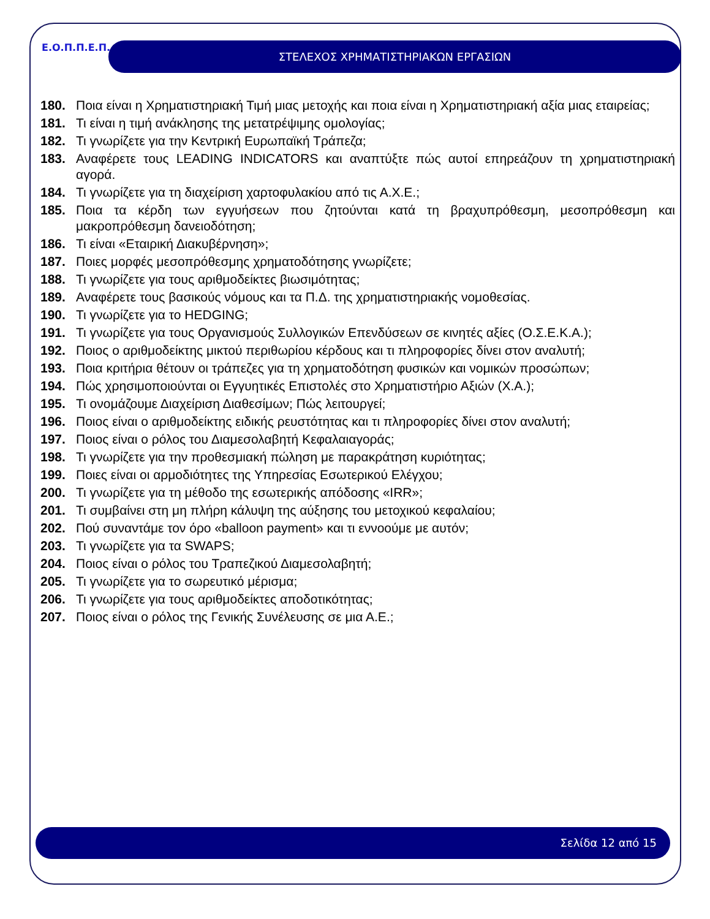Ε.Ο.Π.Π.Ε.Π.
ΣΤΕΛΕΧΟΣ ΧΡΗΜΑΤΙΣΤΗΡΙΑΚΩΝ ΕΡΓΑΣΙΩΝ
180. Ποια είναι η Χρηματιστηριακή Τιμή μιας μετοχής και ποια είναι η Χρηματιστηριακή αξία μιας εταιρείας;
181. Τι είναι η τιμή ανάκλησης της μετατρέψιμης ομολογίας;
182. Τι γνωρίζετε για την Κεντρική Ευρωπαϊκή Τράπεζα;
183. Αναφέρετε τους LEADING INDICATORS και αναπτύξτε πώς αυτοί επηρεάζουν τη χρηματιστηριακή αγορά.
184. Τι γνωρίζετε για τη διαχείριση χαρτοφυλακίου από τις Α.Χ.Ε.;
185. Ποια τα κέρδη των εγγυήσεων που ζητούνται κατά τη βραχυπρόθεσμη, μεσοπρόθεσμη και μακροπρόθεσμη δανειοδότηση;
186. Τι είναι «Εταιρική Διακυβέρνηση»;
187. Ποιες μορφές μεσοπρόθεσμης χρηματοδότησης γνωρίζετε;
188. Τι γνωρίζετε για τους αριθμοδείκτες βιωσιμότητας;
189. Αναφέρετε τους βασικούς νόμους και τα Π.Δ. της χρηματιστηριακής νομοθεσίας.
190. Τι γνωρίζετε για το HEDGING;
191. Τι γνωρίζετε για τους Οργανισμούς Συλλογικών Επενδύσεων σε κινητές αξίες (Ο.Σ.Ε.Κ.Α.);
192. Ποιος ο αριθμοδείκτης μικτού περιθωρίου κέρδους και τι πληροφορίες δίνει στον αναλυτή;
193. Ποια κριτήρια θέτουν οι τράπεζες για τη χρηματοδότηση φυσικών και νομικών προσώπων;
194. Πώς χρησιμοποιούνται οι Εγγυητικές Επιστολές στο Χρηματιστήριο Αξιών (Χ.Α.);
195. Τι ονομάζουμε Διαχείριση Διαθεσίμων; Πώς λειτουργεί;
196. Ποιος είναι ο αριθμοδείκτης ειδικής ρευστότητας και τι πληροφορίες δίνει στον αναλυτή;
197. Ποιος είναι ο ρόλος του Διαμεσολαβητή Κεφαλαιαγοράς;
198. Τι γνωρίζετε για την προθεσμιακή πώληση με παρακράτηση κυριότητας;
199. Ποιες είναι οι αρμοδιότητες της Υπηρεσίας Εσωτερικού Ελέγχου;
200. Τι γνωρίζετε για τη μέθοδο της εσωτερικής απόδοσης «IRR»;
201. Τι συμβαίνει στη μη πλήρη κάλυψη της αύξησης του μετοχικού κεφαλαίου;
202. Πού συναντάμε τον όρο «balloon payment» και τι εννοούμε με αυτόν;
203. Τι γνωρίζετε για τα SWAPS;
204. Ποιος είναι ο ρόλος του Τραπεζικού Διαμεσολαβητή;
205. Τι γνωρίζετε για το σωρευτικό μέρισμα;
206. Τι γνωρίζετε για τους αριθμοδείκτες αποδοτικότητας;
207. Ποιος είναι ο ρόλος της Γενικής Συνέλευσης σε μια Α.Ε.;
Σελίδα 12 από 15